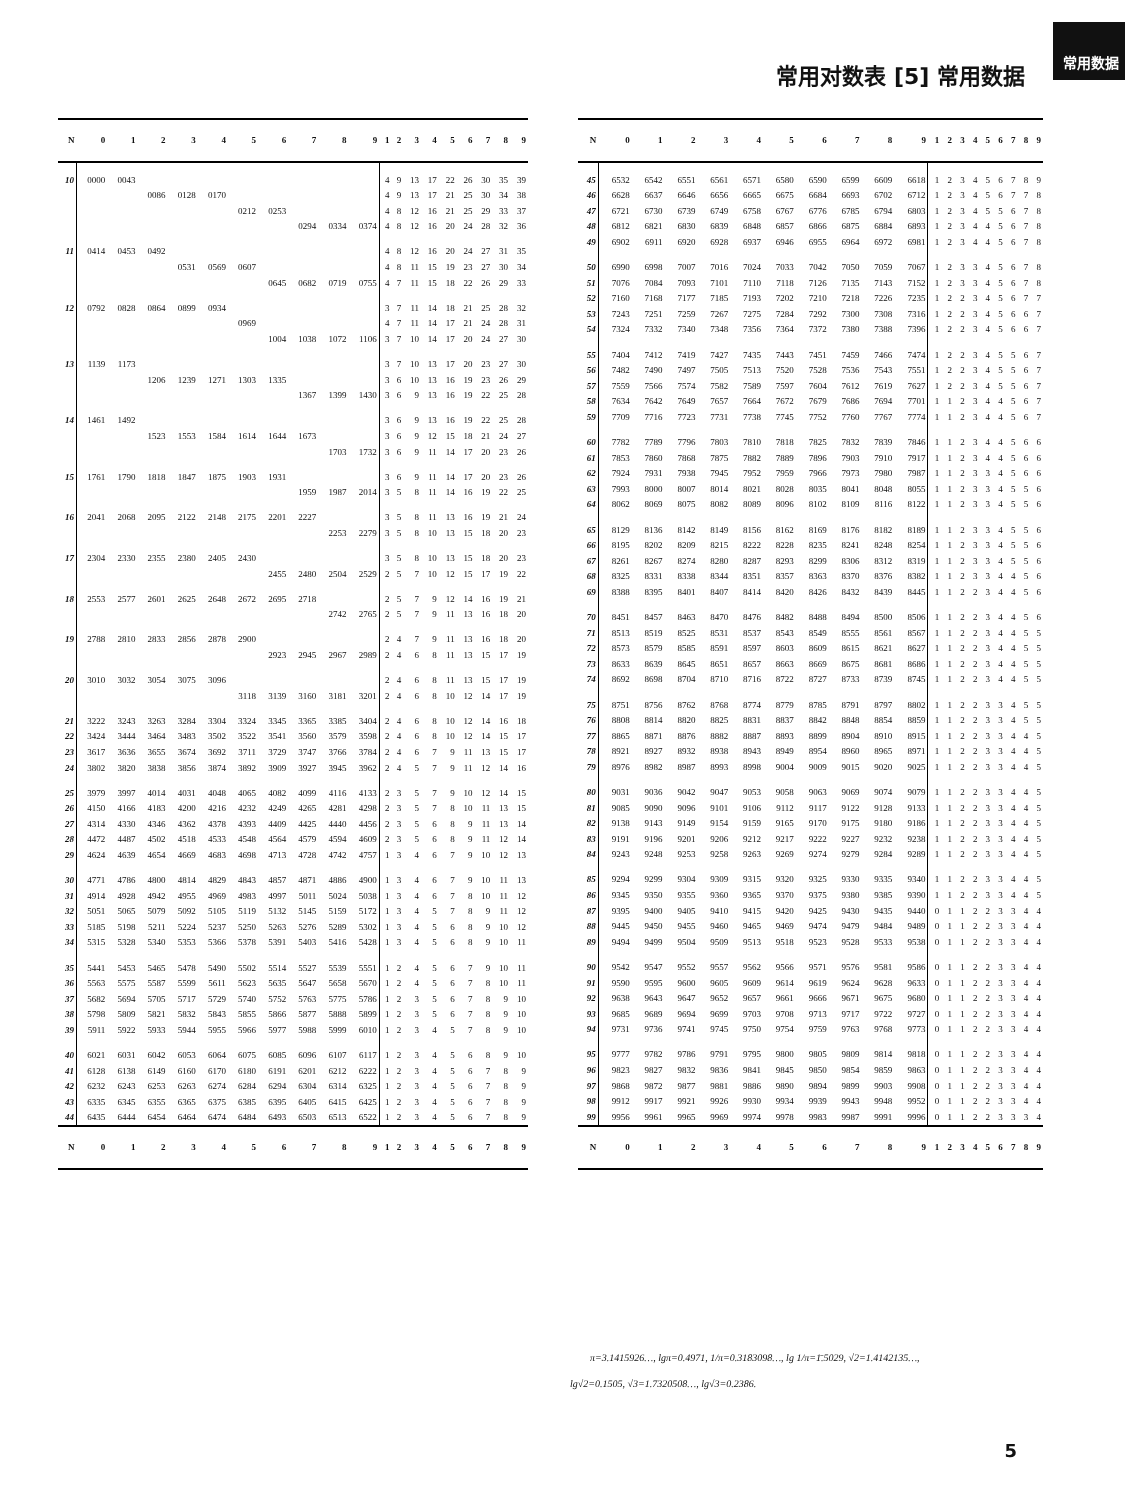常用数据
常用对数表 [5] 常用数据
| N | 0 | 1 | 2 | 3 | 4 | 5 | 6 | 7 | 8 | 9 | 1 | 2 | 3 | 4 | 5 | 6 | 7 | 8 | 9 |
| --- | --- | --- | --- | --- | --- | --- | --- | --- | --- | --- | --- | --- | --- | --- | --- | --- | --- | --- | --- |
| 10 | 0000 | 0043 | | | | | | | | | 4 | 9 | 13 | 17 | 22 | 26 | 30 | 35 | 39 |
| | | | 0086 | 0128 | 0170 | | | | | | 4 | 9 | 13 | 17 | 21 | 25 | 30 | 34 | 38 |
| | | | | | | 0212 | 0253 | | | | 4 | 8 | 12 | 16 | 21 | 25 | 29 | 33 | 37 |
| | | | | | | | | 0294 | 0334 | 0374 | 4 | 8 | 12 | 16 | 20 | 24 | 28 | 32 | 36 |
| 11 | 0414 | 0453 | 0492 | | | | | | | | 4 | 8 | 12 | 16 | 20 | 24 | 27 | 31 | 35 |
| | | | | 0531 | 0569 | 0607 | | | | | 4 | 8 | 11 | 15 | 19 | 23 | 27 | 30 | 34 |
| | | | | | | | 0645 | 0682 | 0719 | 0755 | 4 | 7 | 11 | 15 | 18 | 22 | 26 | 29 | 33 |
| 12 | 0792 | 0828 | 0864 | 0899 | 0934 | | | | | | 3 | 7 | 11 | 14 | 18 | 21 | 25 | 28 | 32 |
| | | | | | | 0969 | | | | | 4 | 7 | 11 | 14 | 17 | 21 | 24 | 28 | 31 |
| | | | | | | | 1004 | 1038 | 1072 | 1106 | 3 | 7 | 10 | 14 | 17 | 20 | 24 | 27 | 30 |
| 13 | 1139 | 1173 | | | | | | | | | 3 | 7 | 10 | 13 | 17 | 20 | 23 | 27 | 30 |
| | | | 1206 | 1239 | 1271 | 1303 | 1335 | | | | 3 | 6 | 10 | 13 | 16 | 19 | 23 | 26 | 29 |
| | | | | | | | | 1367 | 1399 | 1430 | 3 | 6 | 9 | 13 | 16 | 19 | 22 | 25 | 28 |
| 14 | 1461 | 1492 | | | | | | | | | 3 | 6 | 9 | 13 | 16 | 19 | 22 | 25 | 28 |
| | | | 1523 | 1553 | 1584 | 1614 | 1644 | 1673 | | | 3 | 6 | 9 | 12 | 15 | 18 | 21 | 24 | 27 |
| | | | | | | | | | 1703 | 1732 | 3 | 6 | 9 | 11 | 14 | 17 | 20 | 23 | 26 |
| 15 | 1761 | 1790 | 1818 | 1847 | 1875 | 1903 | 1931 | | | | 3 | 6 | 9 | 11 | 14 | 17 | 20 | 23 | 26 |
| | | | | | | | | 1959 | 1987 | 2014 | 3 | 5 | 8 | 11 | 14 | 16 | 19 | 22 | 25 |
| 16 | 2041 | 2068 | 2095 | 2122 | 2148 | 2175 | 2201 | 2227 | | | 3 | 5 | 8 | 11 | 13 | 16 | 19 | 21 | 24 |
| | | | | | | | | | 2253 | 2279 | 3 | 5 | 8 | 10 | 13 | 15 | 18 | 20 | 23 |
| 17 | 2304 | 2330 | 2355 | 2380 | 2405 | 2430 | | | | | 3 | 5 | 8 | 10 | 13 | 15 | 18 | 20 | 23 |
| | | | | | | | 2455 | 2480 | 2504 | 2529 | 2 | 5 | 7 | 10 | 12 | 15 | 17 | 19 | 22 |
| 18 | 2553 | 2577 | 2601 | 2625 | 2648 | 2672 | 2695 | 2718 | | | 2 | 5 | 7 | 9 | 12 | 14 | 16 | 19 | 21 |
| | | | | | | | | | 2742 | 2765 | 2 | 5 | 7 | 9 | 11 | 13 | 16 | 18 | 20 |
| 19 | 2788 | 2810 | 2833 | 2856 | 2878 | 2900 | | | | | 2 | 4 | 7 | 9 | 11 | 13 | 16 | 18 | 20 |
| | | | | | | | 2923 | 2945 | 2967 | 2989 | 2 | 4 | 6 | 8 | 11 | 13 | 15 | 17 | 19 |
| 20 | 3010 | 3032 | 3054 | 3075 | 3096 | | | | | | 2 | 4 | 6 | 8 | 11 | 13 | 15 | 17 | 19 |
| | | | | | | 3118 | 3139 | 3160 | 3181 | 3201 | 2 | 4 | 6 | 8 | 10 | 12 | 14 | 17 | 19 |
| 21 | 3222 | 3243 | 3263 | 3284 | 3304 | 3324 | 3345 | 3365 | 3385 | 3404 | 2 | 4 | 6 | 8 | 10 | 12 | 14 | 16 | 18 |
| 22 | 3424 | 3444 | 3464 | 3483 | 3502 | 3522 | 3541 | 3560 | 3579 | 3598 | 2 | 4 | 6 | 8 | 10 | 12 | 14 | 15 | 17 |
| 23 | 3617 | 3636 | 3655 | 3674 | 3692 | 3711 | 3729 | 3747 | 3766 | 3784 | 2 | 4 | 6 | 7 | 9 | 11 | 13 | 15 | 17 |
| 24 | 3802 | 3820 | 3838 | 3856 | 3874 | 3892 | 3909 | 3927 | 3945 | 3962 | 2 | 4 | 5 | 7 | 9 | 11 | 12 | 14 | 16 |
| 25 | 3979 | 3997 | 4014 | 4031 | 4048 | 4065 | 4082 | 4099 | 4116 | 4133 | 2 | 3 | 5 | 7 | 9 | 10 | 12 | 14 | 15 |
| 26 | 4150 | 4166 | 4183 | 4200 | 4216 | 4232 | 4249 | 4265 | 4281 | 4298 | 2 | 3 | 5 | 7 | 8 | 10 | 11 | 13 | 15 |
| 27 | 4314 | 4330 | 4346 | 4362 | 4378 | 4393 | 4409 | 4425 | 4440 | 4456 | 2 | 3 | 5 | 6 | 8 | 9 | 11 | 13 | 14 |
| 28 | 4472 | 4487 | 4502 | 4518 | 4533 | 4548 | 4564 | 4579 | 4594 | 4609 | 2 | 3 | 5 | 6 | 8 | 9 | 11 | 12 | 14 |
| 29 | 4624 | 4639 | 4654 | 4669 | 4683 | 4698 | 4713 | 4728 | 4742 | 4757 | 1 | 3 | 4 | 6 | 7 | 9 | 10 | 12 | 13 |
| 30 | 4771 | 4786 | 4800 | 4814 | 4829 | 4843 | 4857 | 4871 | 4886 | 4900 | 1 | 3 | 4 | 6 | 7 | 9 | 10 | 11 | 13 |
| 31 | 4914 | 4928 | 4942 | 4955 | 4969 | 4983 | 4997 | 5011 | 5024 | 5038 | 1 | 3 | 4 | 6 | 7 | 8 | 10 | 11 | 12 |
| 32 | 5051 | 5065 | 5079 | 5092 | 5105 | 5119 | 5132 | 5145 | 5159 | 5172 | 1 | 3 | 4 | 5 | 7 | 8 | 9 | 11 | 12 |
| 33 | 5185 | 5198 | 5211 | 5224 | 5237 | 5250 | 5263 | 5276 | 5289 | 5302 | 1 | 3 | 4 | 5 | 6 | 8 | 9 | 10 | 12 |
| 34 | 5315 | 5328 | 5340 | 5353 | 5366 | 5378 | 5391 | 5403 | 5416 | 5428 | 1 | 3 | 4 | 5 | 6 | 8 | 9 | 10 | 11 |
| 35 | 5441 | 5453 | 5465 | 5478 | 5490 | 5502 | 5514 | 5527 | 5539 | 5551 | 1 | 2 | 4 | 5 | 6 | 7 | 9 | 10 | 11 |
| 36 | 5563 | 5575 | 5587 | 5599 | 5611 | 5623 | 5635 | 5647 | 5658 | 5670 | 1 | 2 | 4 | 5 | 6 | 7 | 8 | 10 | 11 |
| 37 | 5682 | 5694 | 5705 | 5717 | 5729 | 5740 | 5752 | 5763 | 5775 | 5786 | 1 | 2 | 3 | 5 | 6 | 7 | 8 | 9 | 10 |
| 38 | 5798 | 5809 | 5821 | 5832 | 5843 | 5855 | 5866 | 5877 | 5888 | 5899 | 1 | 2 | 3 | 5 | 6 | 7 | 8 | 9 | 10 |
| 39 | 5911 | 5922 | 5933 | 5944 | 5955 | 5966 | 5977 | 5988 | 5999 | 6010 | 1 | 2 | 3 | 4 | 5 | 7 | 8 | 9 | 10 |
| 40 | 6021 | 6031 | 6042 | 6053 | 6064 | 6075 | 6085 | 6096 | 6107 | 6117 | 1 | 2 | 3 | 4 | 5 | 6 | 8 | 9 | 10 |
| 41 | 6128 | 6138 | 6149 | 6160 | 6170 | 6180 | 6191 | 6201 | 6212 | 6222 | 1 | 2 | 3 | 4 | 5 | 6 | 7 | 8 | 9 |
| 42 | 6232 | 6243 | 6253 | 6263 | 6274 | 6284 | 6294 | 6304 | 6314 | 6325 | 1 | 2 | 3 | 4 | 5 | 6 | 7 | 8 | 9 |
| 43 | 6335 | 6345 | 6355 | 6365 | 6375 | 6385 | 6395 | 6405 | 6415 | 6425 | 1 | 2 | 3 | 4 | 5 | 6 | 7 | 8 | 9 |
| 44 | 6435 | 6444 | 6454 | 6464 | 6474 | 6484 | 6493 | 6503 | 6513 | 6522 | 1 | 2 | 3 | 4 | 5 | 6 | 7 | 8 | 9 |
| N | 0 | 1 | 2 | 3 | 4 | 5 | 6 | 7 | 8 | 9 | 1 | 2 | 3 | 4 | 5 | 6 | 7 | 8 | 9 |
| N | 0 | 1 | 2 | 3 | 4 | 5 | 6 | 7 | 8 | 9 | 1 | 2 | 3 | 4 | 5 | 6 | 7 | 8 | 9 |
| --- | --- | --- | --- | --- | --- | --- | --- | --- | --- | --- | --- | --- | --- | --- | --- | --- | --- | --- | --- |
| 45 | 6532 | 6542 | 6551 | 6561 | 6571 | 6580 | 6590 | 6599 | 6609 | 6618 | 1 | 2 | 3 | 4 | 5 | 6 | 7 | 8 | 9 |
| 46 | 6628 | 6637 | 6646 | 6656 | 6665 | 6675 | 6684 | 6693 | 6702 | 6712 | 1 | 2 | 3 | 4 | 5 | 6 | 7 | 7 | 8 |
| 47 | 6721 | 6730 | 6739 | 6749 | 6758 | 6767 | 6776 | 6785 | 6794 | 6803 | 1 | 2 | 3 | 4 | 5 | 5 | 6 | 7 | 8 |
| 48 | 6812 | 6821 | 6830 | 6839 | 6848 | 6857 | 6866 | 6875 | 6884 | 6893 | 1 | 2 | 3 | 4 | 4 | 5 | 6 | 7 | 8 |
| 49 | 6902 | 6911 | 6920 | 6928 | 6937 | 6946 | 6955 | 6964 | 6972 | 6981 | 1 | 2 | 3 | 4 | 4 | 5 | 6 | 7 | 8 |
| 50 | 6990 | 6998 | 7007 | 7016 | 7024 | 7033 | 7042 | 7050 | 7059 | 7067 | 1 | 2 | 3 | 3 | 4 | 5 | 6 | 7 | 8 |
| 51 | 7076 | 7084 | 7093 | 7101 | 7110 | 7118 | 7126 | 7135 | 7143 | 7152 | 1 | 2 | 3 | 3 | 4 | 5 | 6 | 7 | 8 |
| 52 | 7160 | 7168 | 7177 | 7185 | 7193 | 7202 | 7210 | 7218 | 7226 | 7235 | 1 | 2 | 2 | 3 | 4 | 5 | 6 | 7 | 7 |
| 53 | 7243 | 7251 | 7259 | 7267 | 7275 | 7284 | 7292 | 7300 | 7308 | 7316 | 1 | 2 | 2 | 3 | 4 | 5 | 6 | 6 | 7 |
| 54 | 7324 | 7332 | 7340 | 7348 | 7356 | 7364 | 7372 | 7380 | 7388 | 7396 | 1 | 2 | 2 | 3 | 4 | 5 | 6 | 6 | 7 |
| 55 | 7404 | 7412 | 7419 | 7427 | 7435 | 7443 | 7451 | 7459 | 7466 | 7474 | 1 | 2 | 2 | 3 | 4 | 5 | 5 | 6 | 7 |
| 56 | 7482 | 7490 | 7497 | 7505 | 7513 | 7520 | 7528 | 7536 | 7543 | 7551 | 1 | 2 | 2 | 3 | 4 | 5 | 5 | 6 | 7 |
| 57 | 7559 | 7566 | 7574 | 7582 | 7589 | 7597 | 7604 | 7612 | 7619 | 7627 | 1 | 2 | 2 | 3 | 4 | 5 | 5 | 6 | 7 |
| 58 | 7634 | 7642 | 7649 | 7657 | 7664 | 7672 | 7679 | 7686 | 7694 | 7701 | 1 | 1 | 2 | 3 | 4 | 4 | 5 | 6 | 7 |
| 59 | 7709 | 7716 | 7723 | 7731 | 7738 | 7745 | 7752 | 7760 | 7767 | 7774 | 1 | 1 | 2 | 3 | 4 | 4 | 5 | 6 | 7 |
| 60 | 7782 | 7789 | 7796 | 7803 | 7810 | 7818 | 7825 | 7832 | 7839 | 7846 | 1 | 1 | 2 | 3 | 4 | 4 | 5 | 6 | 6 |
| 61 | 7853 | 7860 | 7868 | 7875 | 7882 | 7889 | 7896 | 7903 | 7910 | 7917 | 1 | 1 | 2 | 3 | 4 | 4 | 5 | 6 | 6 |
| 62 | 7924 | 7931 | 7938 | 7945 | 7952 | 7959 | 7966 | 7973 | 7980 | 7987 | 1 | 1 | 2 | 3 | 3 | 4 | 5 | 6 | 6 |
| 63 | 7993 | 8000 | 8007 | 8014 | 8021 | 8028 | 8035 | 8041 | 8048 | 8055 | 1 | 1 | 2 | 3 | 3 | 4 | 5 | 5 | 6 |
| 64 | 8062 | 8069 | 8075 | 8082 | 8089 | 8096 | 8102 | 8109 | 8116 | 8122 | 1 | 1 | 2 | 3 | 3 | 4 | 5 | 5 | 6 |
| 65 | 8129 | 8136 | 8142 | 8149 | 8156 | 8162 | 8169 | 8176 | 8182 | 8189 | 1 | 1 | 2 | 3 | 3 | 4 | 5 | 5 | 6 |
| 66 | 8195 | 8202 | 8209 | 8215 | 8222 | 8228 | 8235 | 8241 | 8248 | 8254 | 1 | 1 | 2 | 3 | 3 | 4 | 5 | 5 | 6 |
| 67 | 8261 | 8267 | 8274 | 8280 | 8287 | 8293 | 8299 | 8306 | 8312 | 8319 | 1 | 1 | 2 | 3 | 3 | 4 | 5 | 5 | 6 |
| 68 | 8325 | 8331 | 8338 | 8344 | 8351 | 8357 | 8363 | 8370 | 8376 | 8382 | 1 | 1 | 2 | 3 | 3 | 4 | 4 | 5 | 6 |
| 69 | 8388 | 8395 | 8401 | 8407 | 8414 | 8420 | 8426 | 8432 | 8439 | 8445 | 1 | 1 | 2 | 2 | 3 | 4 | 4 | 5 | 6 |
| 70 | 8451 | 8457 | 8463 | 8470 | 8476 | 8482 | 8488 | 8494 | 8500 | 8506 | 1 | 1 | 2 | 2 | 3 | 4 | 4 | 5 | 6 |
| 71 | 8513 | 8519 | 8525 | 8531 | 8537 | 8543 | 8549 | 8555 | 8561 | 8567 | 1 | 1 | 2 | 2 | 3 | 4 | 4 | 5 | 5 |
| 72 | 8573 | 8579 | 8585 | 8591 | 8597 | 8603 | 8609 | 8615 | 8621 | 8627 | 1 | 1 | 2 | 2 | 3 | 4 | 4 | 5 | 5 |
| 73 | 8633 | 8639 | 8645 | 8651 | 8657 | 8663 | 8669 | 8675 | 8681 | 8686 | 1 | 1 | 2 | 2 | 3 | 4 | 4 | 5 | 5 |
| 74 | 8692 | 8698 | 8704 | 8710 | 8716 | 8722 | 8727 | 8733 | 8739 | 8745 | 1 | 1 | 2 | 2 | 3 | 4 | 4 | 5 | 5 |
| 75 | 8751 | 8756 | 8762 | 8768 | 8774 | 8779 | 8785 | 8791 | 8797 | 8802 | 1 | 1 | 2 | 2 | 3 | 3 | 4 | 5 | 5 |
| 76 | 8808 | 8814 | 8820 | 8825 | 8831 | 8837 | 8842 | 8848 | 8854 | 8859 | 1 | 1 | 2 | 2 | 3 | 3 | 4 | 5 | 5 |
| 77 | 8865 | 8871 | 8876 | 8882 | 8887 | 8893 | 8899 | 8904 | 8910 | 8915 | 1 | 1 | 2 | 2 | 3 | 3 | 4 | 4 | 5 |
| 78 | 8921 | 8927 | 8932 | 8938 | 8943 | 8949 | 8954 | 8960 | 8965 | 8971 | 1 | 1 | 2 | 2 | 3 | 3 | 4 | 4 | 5 |
| 79 | 8976 | 8982 | 8987 | 8993 | 8998 | 9004 | 9009 | 9015 | 9020 | 9025 | 1 | 1 | 2 | 2 | 3 | 3 | 4 | 4 | 5 |
| 80 | 9031 | 9036 | 9042 | 9047 | 9053 | 9058 | 9063 | 9069 | 9074 | 9079 | 1 | 1 | 2 | 2 | 3 | 3 | 4 | 4 | 5 |
| 81 | 9085 | 9090 | 9096 | 9101 | 9106 | 9112 | 9117 | 9122 | 9128 | 9133 | 1 | 1 | 2 | 2 | 3 | 3 | 4 | 4 | 5 |
| 82 | 9138 | 9143 | 9149 | 9154 | 9159 | 9165 | 9170 | 9175 | 9180 | 9186 | 1 | 1 | 2 | 2 | 3 | 3 | 4 | 4 | 5 |
| 83 | 9191 | 9196 | 9201 | 9206 | 9212 | 9217 | 9222 | 9227 | 9232 | 9238 | 1 | 1 | 2 | 2 | 3 | 3 | 4 | 4 | 5 |
| 84 | 9243 | 9248 | 9253 | 9258 | 9263 | 9269 | 9274 | 9279 | 9284 | 9289 | 1 | 1 | 2 | 2 | 3 | 3 | 4 | 4 | 5 |
| 85 | 9294 | 9299 | 9304 | 9309 | 9315 | 9320 | 9325 | 9330 | 9335 | 9340 | 1 | 1 | 2 | 2 | 3 | 3 | 4 | 4 | 5 |
| 86 | 9345 | 9350 | 9355 | 9360 | 9365 | 9370 | 9375 | 9380 | 9385 | 9390 | 1 | 1 | 2 | 2 | 3 | 3 | 4 | 4 | 5 |
| 87 | 9395 | 9400 | 9405 | 9410 | 9415 | 9420 | 9425 | 9430 | 9435 | 9440 | 0 | 1 | 1 | 2 | 2 | 3 | 3 | 4 | 4 |
| 88 | 9445 | 9450 | 9455 | 9460 | 9465 | 9469 | 9474 | 9479 | 9484 | 9489 | 0 | 1 | 1 | 2 | 2 | 3 | 3 | 4 | 4 |
| 89 | 9494 | 9499 | 9504 | 9509 | 9513 | 9518 | 9523 | 9528 | 9533 | 9538 | 0 | 1 | 1 | 2 | 2 | 3 | 3 | 4 | 4 |
| 90 | 9542 | 9547 | 9552 | 9557 | 9562 | 9566 | 9571 | 9576 | 9581 | 9586 | 0 | 1 | 1 | 2 | 2 | 3 | 3 | 4 | 4 |
| 91 | 9590 | 9595 | 9600 | 9605 | 9609 | 9614 | 9619 | 9624 | 9628 | 9633 | 0 | 1 | 1 | 2 | 2 | 3 | 3 | 4 | 4 |
| 92 | 9638 | 9643 | 9647 | 9652 | 9657 | 9661 | 9666 | 9671 | 9675 | 9680 | 0 | 1 | 1 | 2 | 2 | 3 | 3 | 4 | 4 |
| 93 | 9685 | 9689 | 9694 | 9699 | 9703 | 9708 | 9713 | 9717 | 9722 | 9727 | 0 | 1 | 1 | 2 | 2 | 3 | 3 | 4 | 4 |
| 94 | 9731 | 9736 | 9741 | 9745 | 9750 | 9754 | 9759 | 9763 | 9768 | 9773 | 0 | 1 | 1 | 2 | 2 | 3 | 3 | 4 | 4 |
| 95 | 9777 | 9782 | 9786 | 9791 | 9795 | 9800 | 9805 | 9809 | 9814 | 9818 | 0 | 1 | 1 | 2 | 2 | 3 | 3 | 4 | 4 |
| 96 | 9823 | 9827 | 9832 | 9836 | 9841 | 9845 | 9850 | 9854 | 9859 | 9863 | 0 | 1 | 1 | 2 | 2 | 3 | 3 | 4 | 4 |
| 97 | 9868 | 9872 | 9877 | 9881 | 9886 | 9890 | 9894 | 9899 | 9903 | 9908 | 0 | 1 | 1 | 2 | 2 | 3 | 3 | 4 | 4 |
| 98 | 9912 | 9917 | 9921 | 9926 | 9930 | 9934 | 9939 | 9943 | 9948 | 9952 | 0 | 1 | 1 | 2 | 2 | 3 | 3 | 4 | 4 |
| 99 | 9956 | 9961 | 9965 | 9969 | 9974 | 9978 | 9983 | 9987 | 9991 | 9996 | 0 | 1 | 1 | 2 | 2 | 3 | 3 | 3 | 4 |
| N | 0 | 1 | 2 | 3 | 4 | 5 | 6 | 7 | 8 | 9 | 1 | 2 | 3 | 4 | 5 | 6 | 7 | 8 | 9 |
π=3.1415926…, lgπ=0.4971, 1/π=0.3183098…, lg 1/π=1̄.5029, √2=1.4142135…,
lg√2=0.1505, √3=1.7320508…, lg√3=0.2386.
5